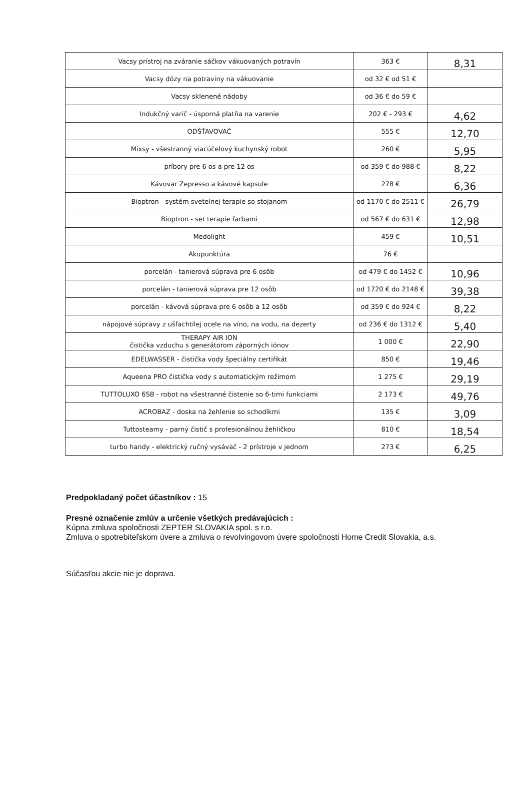| Vacsy prístroj na zváranie sáčkov vákuovaných potravín | 363 € | 8,31 |
| Vacsy dózy na potraviny na vákuovanie | od 32 € od 51 € | |
| Vacsy sklenené nádoby | od 36 € do 59 € | |
| Indukčný varič - úsporná platňa na varenie | 202 € - 293 € | 4,62 |
| ODŠŤAVOVAČ | 555 € | 12,70 |
| Mixsy - všestranný viacúčelový kuchynský robot | 260 € | 5,95 |
| príbory pre 6 os a pre 12 os | od 359 € do 988 € | 8,22 |
| Kávovar Zepresso a kávové kapsule | 278 € | 6,36 |
| Bioptron - systém svetelnej terapie so stojanom | od 1170 € do 2511 € | 26,79 |
| Bioptron - set terapie farbami | od 567 € do 631 € | 12,98 |
| Medolight | 459 € | 10,51 |
| Akupunktúra | 76 € | |
| porcelán - tanierová súprava pre 6 osôb | od 479 € do 1452 € | 10,96 |
| porcelán - tanierová súprava pre 12 osôb | od 1720 € do 2148 € | 39,38 |
| porcelán - kávová súprava pre 6 osôb a 12 osôb | od 359 € do 924 € | 8,22 |
| nápojové súpravy z ušľachtilej ocele na víno, na vodu, na dezerty | od 236 € do 1312 € | 5,40 |
| THERAPY AIR ION čistička vzduchu s generátorom záporných iónov | 1 000 € | 22,90 |
| EDELWASSER - čistička vody špeciálny certifikát | 850 € | 19,46 |
| Aqueena PRO čistička vody s automatickým režimom | 1 275 € | 29,19 |
| TUTTOLUXO 6SB - robot na všestranné čistenie so 6-timi funkciami | 2 173 € | 49,76 |
| ACROBAZ - doska na žehlenie so schodíkmi | 135 € | 3,09 |
| Tuttosteamy - parný čistič s profesionálnou žehličkou | 810 € | 18,54 |
| turbo handy - elektrický ručný vysávač - 2 prístroje v jednom | 273 € | 6,25 |
Predpokladaný počet účastníkov : 15
Presné označenie zmlúv a určenie všetkých predávajúcich :
Kúpna zmluva spoločnosti ZEPTER SLOVAKIA spol. s r.o.
Zmluva o spotrebiteľskom úvere a zmluva o revolvingovom úvere spoločnosti Home Credit Slovakia, a.s.
Súčasťou akcie nie je doprava.